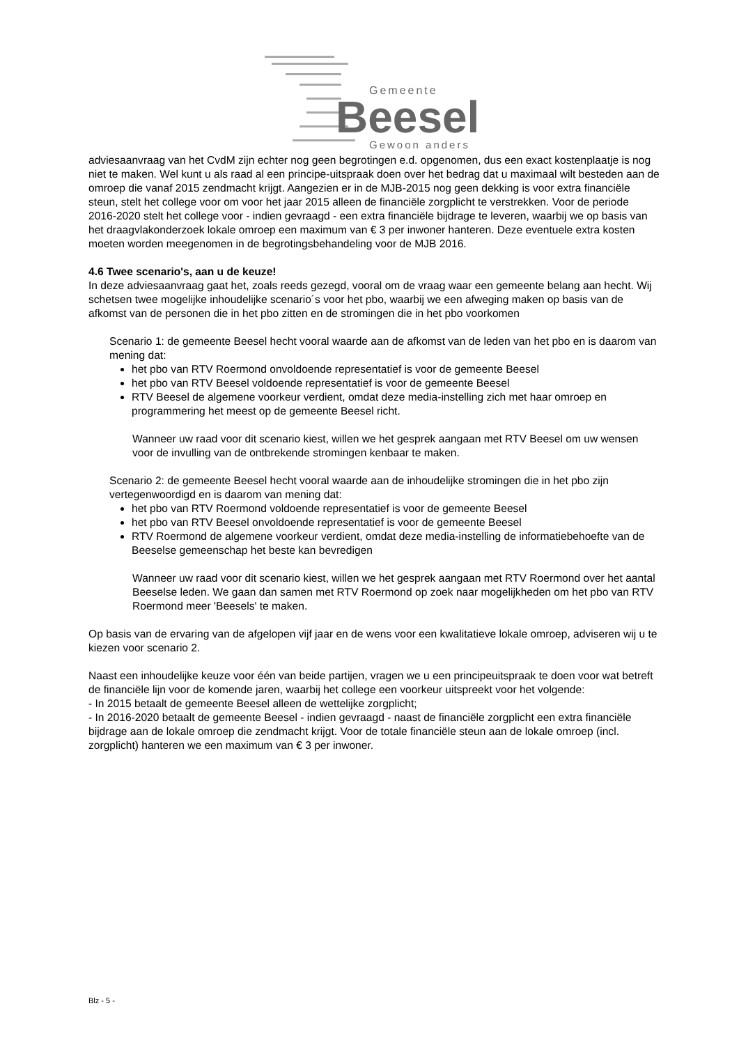Gemeente
Beesel
Gewoon anders
adviesaanvraag van het CvdM zijn echter nog geen begrotingen e.d. opgenomen, dus een exact kostenplaatje is nog niet te maken. Wel kunt u als raad al een principe-uitspraak doen over het bedrag dat u maximaal wilt besteden aan de omroep die vanaf 2015 zendmacht krijgt. Aangezien er in de MJB-2015 nog geen dekking is voor extra financiële steun, stelt het college voor om voor het jaar 2015 alleen de financiële zorgplicht te verstrekken. Voor de periode 2016-2020 stelt het college voor - indien gevraagd - een extra financiële bijdrage te leveren, waarbij we op basis van het draagvlakonderzoek lokale omroep een maximum van € 3 per inwoner hanteren. Deze eventuele extra kosten moeten worden meegenomen in de begrotingsbehandeling voor de MJB 2016.
4.6 Twee scenario's, aan u de keuze!
In deze adviesaanvraag gaat het, zoals reeds gezegd, vooral om de vraag waar een gemeente belang aan hecht. Wij schetsen twee mogelijke inhoudelijke scenario´s voor het pbo, waarbij we een afweging maken op basis van de afkomst van de personen die in het pbo zitten en de stromingen die in het pbo voorkomen
Scenario 1: de gemeente Beesel hecht vooral waarde aan de afkomst van de leden van het pbo en is daarom van mening dat:
het pbo van RTV Roermond onvoldoende representatief is voor de gemeente Beesel
het pbo van RTV Beesel voldoende representatief is voor de gemeente Beesel
RTV Beesel de algemene voorkeur verdient, omdat deze media-instelling zich met haar omroep en programmering het meest op de gemeente Beesel richt.
Wanneer uw raad voor dit scenario kiest, willen we het gesprek aangaan met RTV Beesel om uw wensen voor de invulling van de ontbrekende stromingen kenbaar te maken.
Scenario 2: de gemeente Beesel hecht vooral waarde aan de inhoudelijke stromingen die in het pbo zijn vertegenwoordigd en is daarom van mening dat:
het pbo van RTV Roermond voldoende representatief is voor de gemeente Beesel
het pbo van RTV Beesel onvoldoende representatief is voor de gemeente Beesel
RTV Roermond de algemene voorkeur verdient, omdat deze media-instelling de informatiebehoefte van de Beeselse gemeenschap het beste kan bevredigen
Wanneer uw raad voor dit scenario kiest, willen we het gesprek aangaan met RTV Roermond over het aantal Beeselse leden. We gaan dan samen met RTV Roermond op zoek naar mogelijkheden om het pbo van RTV Roermond meer 'Beesels' te maken.
Op basis van de ervaring van de afgelopen vijf jaar en de wens voor een kwalitatieve lokale omroep, adviseren wij u te kiezen voor scenario 2.
Naast een inhoudelijke keuze voor één van beide partijen, vragen we u een principeuitspraak te doen voor wat betreft de financiële lijn voor de komende jaren, waarbij het college een voorkeur uitspreekt voor het volgende:
- In 2015 betaalt de gemeente Beesel alleen de wettelijke zorgplicht;
- In 2016-2020 betaalt de gemeente Beesel - indien gevraagd - naast de financiële zorgplicht een extra financiële bijdrage aan de lokale omroep die zendmacht krijgt. Voor de totale financiële steun aan de lokale omroep (incl. zorgplicht) hanteren we een maximum van € 3 per inwoner.
Blz - 5 -